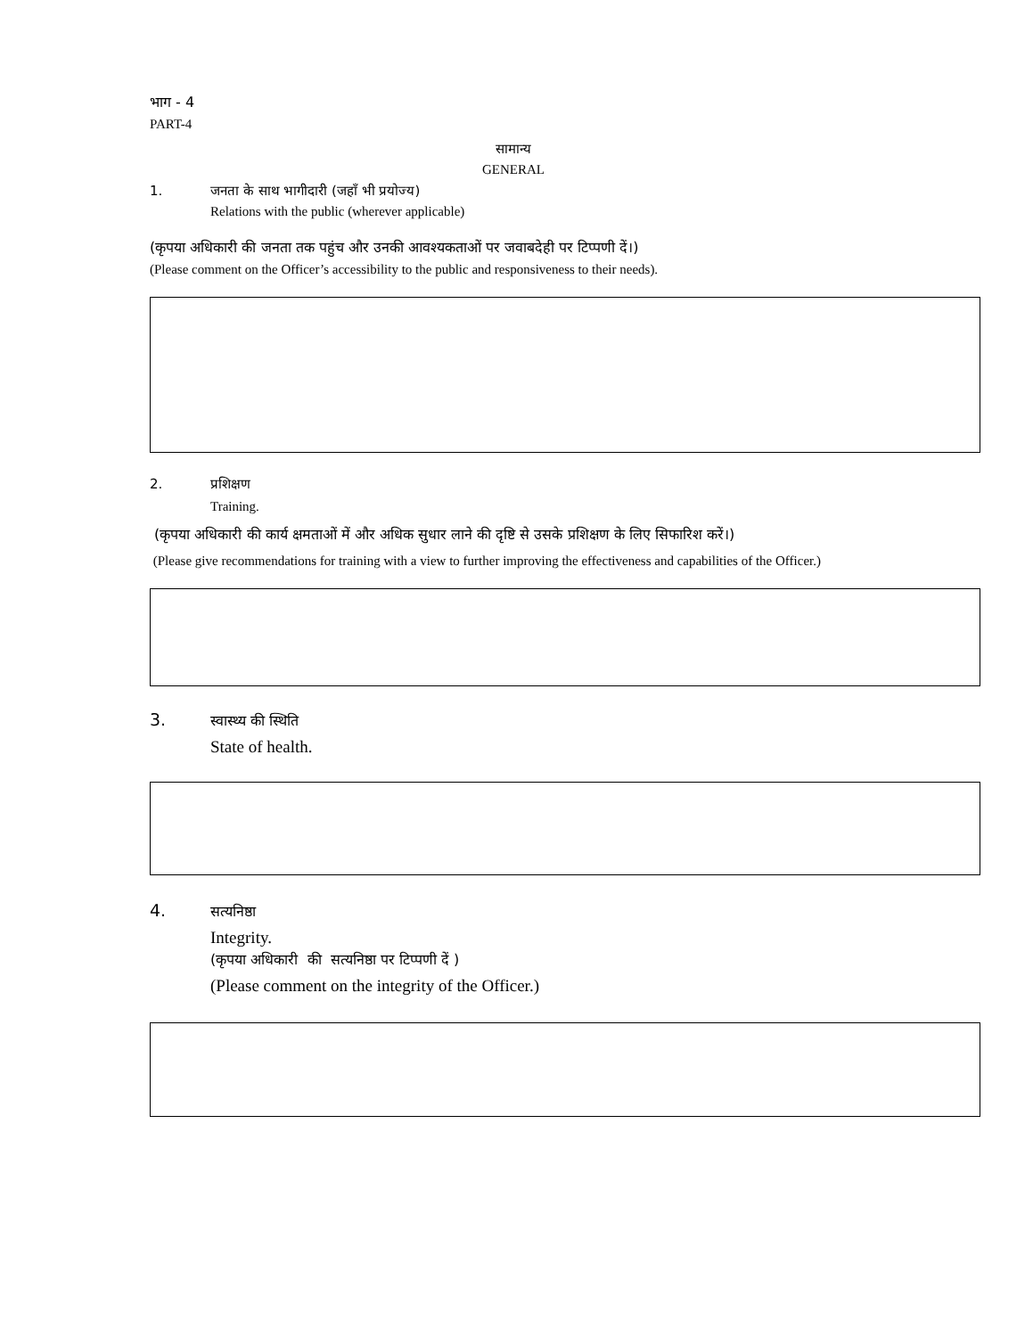भाग - 4
PART-4
सामान्य
GENERAL
1. जनता के साथ भागीदारी (जहाँ भी प्रयोज्य)
Relations with the public (wherever applicable)
(कृपया अधिकारी की जनता तक पहुंच और उनकी आवश्यकताओं पर जवाबदेही पर टिप्पणी दें।)
(Please comment on the Officer’s accessibility to the public and responsiveness to their needs).
2. प्रशिक्षण
Training.
(कृपया अधिकारी की कार्य क्षमताओं में और अधिक सुधार लाने की दृष्टि से उसके प्रशिक्षण के लिए सिफारिश करें।)
(Please give recommendations for training with a view to further improving the effectiveness and capabilities of the Officer.)
3. स्वास्थ्य की स्थिति
State of health.
4. सत्यनिष्ठा
Integrity.
(कृपया अधिकारी की सत्यनिष्ठा पर टिप्पणी दें )
(Please comment on the integrity of the Officer.)